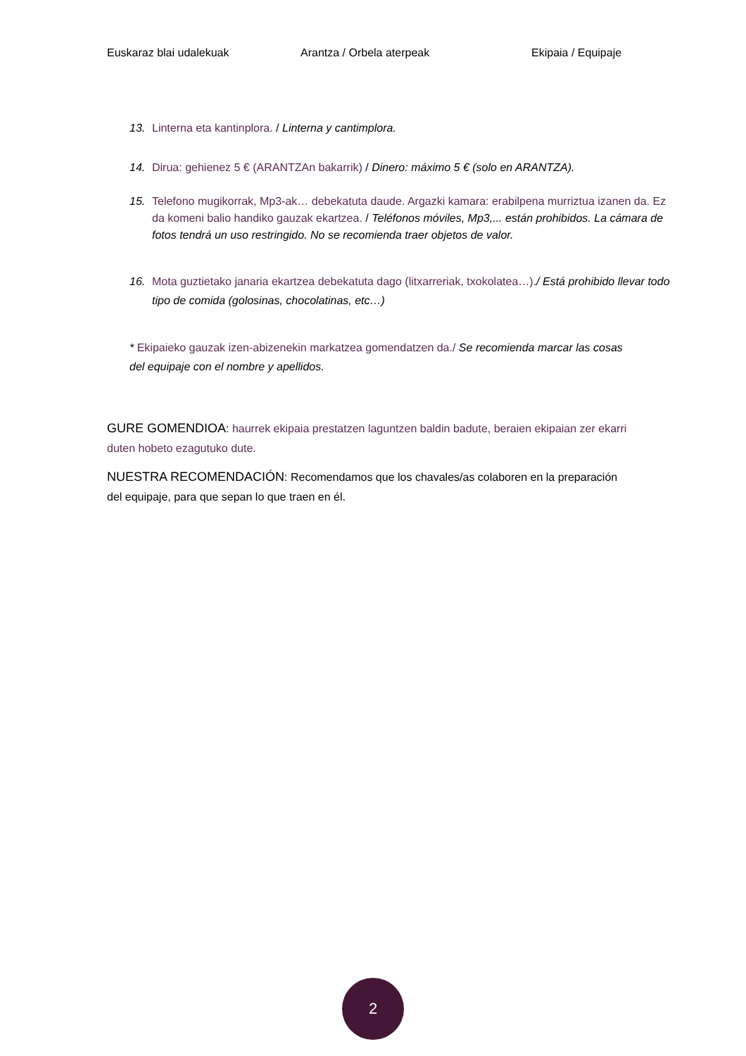Euskaraz blai udalekuak Arantza / Orbela aterpeak Ekipaia / Equipaje
13. Linterna eta kantinplora. / Linterna y cantimplora.
14. Dirua: gehienez 5 € (ARANTZAn bakarrik) / Dinero: máximo 5 € (solo en ARANTZA).
15. Telefono mugikorrak, Mp3-ak… debekatuta daude. Argazki kamara: erabilpena murriztua izanen da. Ez da komeni balio handiko gauzak ekartzea. / Teléfonos móviles, Mp3,... están prohibidos. La cámara de fotos tendrá un uso restringido. No se recomienda traer objetos de valor.
16. Mota guztietako janaria ekartzea debekatuta dago (litxarreriak, txokolatea…)./ Está prohibido llevar todo tipo de comida (golosinas, chocolatinas, etc…)
* Ekipaieko gauzak izen-abizenekin markatzea gomendatzen da./ Se recomienda marcar las cosas del equipaje con el nombre y apellidos.
GURE GOMENDIOA: haurrek ekipaia prestatzen laguntzen baldin badute, beraien ekipaian zer ekarri duten hobeto ezagutuko dute.
NUESTRA RECOMENDACIÓN: Recomendamos que los chavales/as colaboren en la preparación del equipaje, para que sepan lo que traen en él.
2